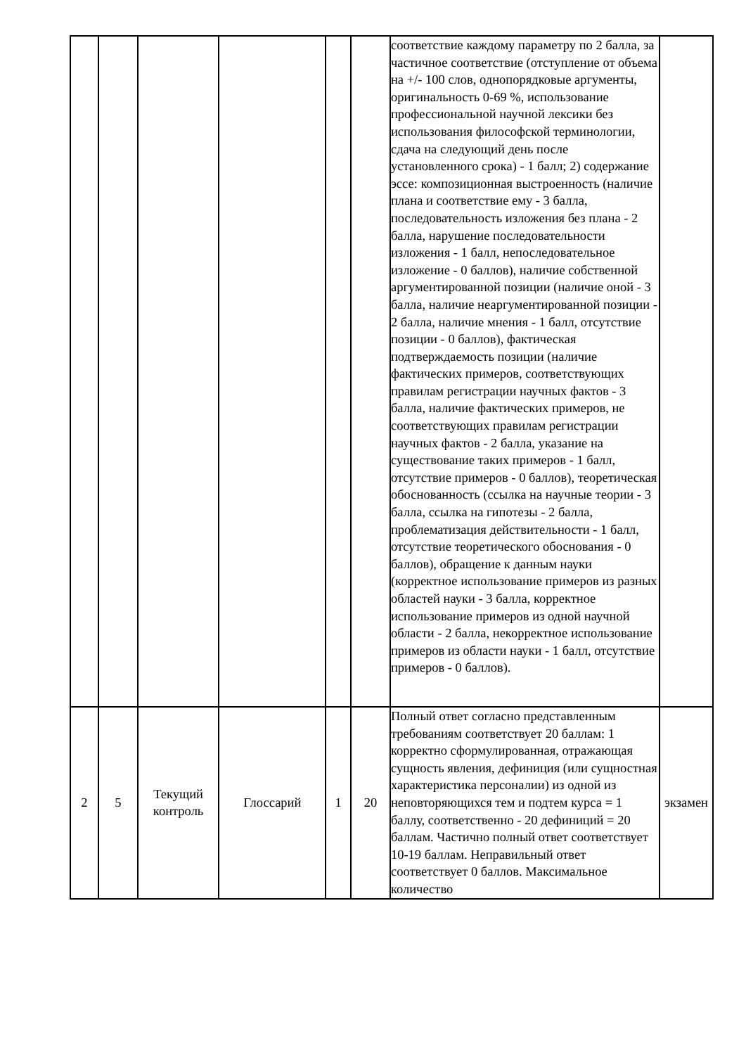| | | | | | | соответствие каждому параметру по 2 балла, за частичное соответствие (отступление от объема на +/- 100 слов, однопорядковые аргументы, оригинальность 0-69 %, использование профессиональной научной лексики без использования философской терминологии, сдача на следующий день после установленного срока) - 1 балл; 2) содержание эссе: композиционная выстроенность (наличие плана и соответствие ему - 3 балла, последовательность изложения без плана - 2 балла, нарушение последовательности изложения - 1 балл, непоследовательное изложение - 0 баллов), наличие собственной аргументированной позиции (наличие оной - 3 балла, наличие неаргументированной позиции - 2 балла, наличие мнения - 1 балл, отсутствие позиции - 0 баллов), фактическая подтверждаемость позиции (наличие фактических примеров, соответствующих правилам регистрации научных фактов - 3 балла, наличие фактических примеров, не соответствующих правилам регистрации научных фактов - 2 балла, указание на существование таких примеров - 1 балл, отсутствие примеров - 0 баллов), теоретическая обоснованность (ссылка на научные теории - 3 балла, ссылка на гипотезы - 2 балла, проблематизация действительности - 1 балл, отсутствие теоретического обоснования - 0 баллов), обращение к данным науки (корректное использование примеров из разных областей науки - 3 балла, корректное использование примеров из одной научной области - 2 балла, некорректное использование примеров из области науки - 1 балл, отсутствие примеров - 0 баллов). | |
| 2 | 5 | Текущий контроль | Глоссарий | 1 | 20 | Полный ответ согласно представленным требованиям соответствует 20 баллам: 1 корректно сформулированная, отражающая сущность явления, дефиниция (или сущностная характеристика персоналии) из одной из неповторяющихся тем и подтем курса = 1 баллу, соответственно - 20 дефиниций = 20 баллам. Частично полный ответ соответствует 10-19 баллам. Неправильный ответ соответствует 0 баллов. Максимальное количество | экзамен |